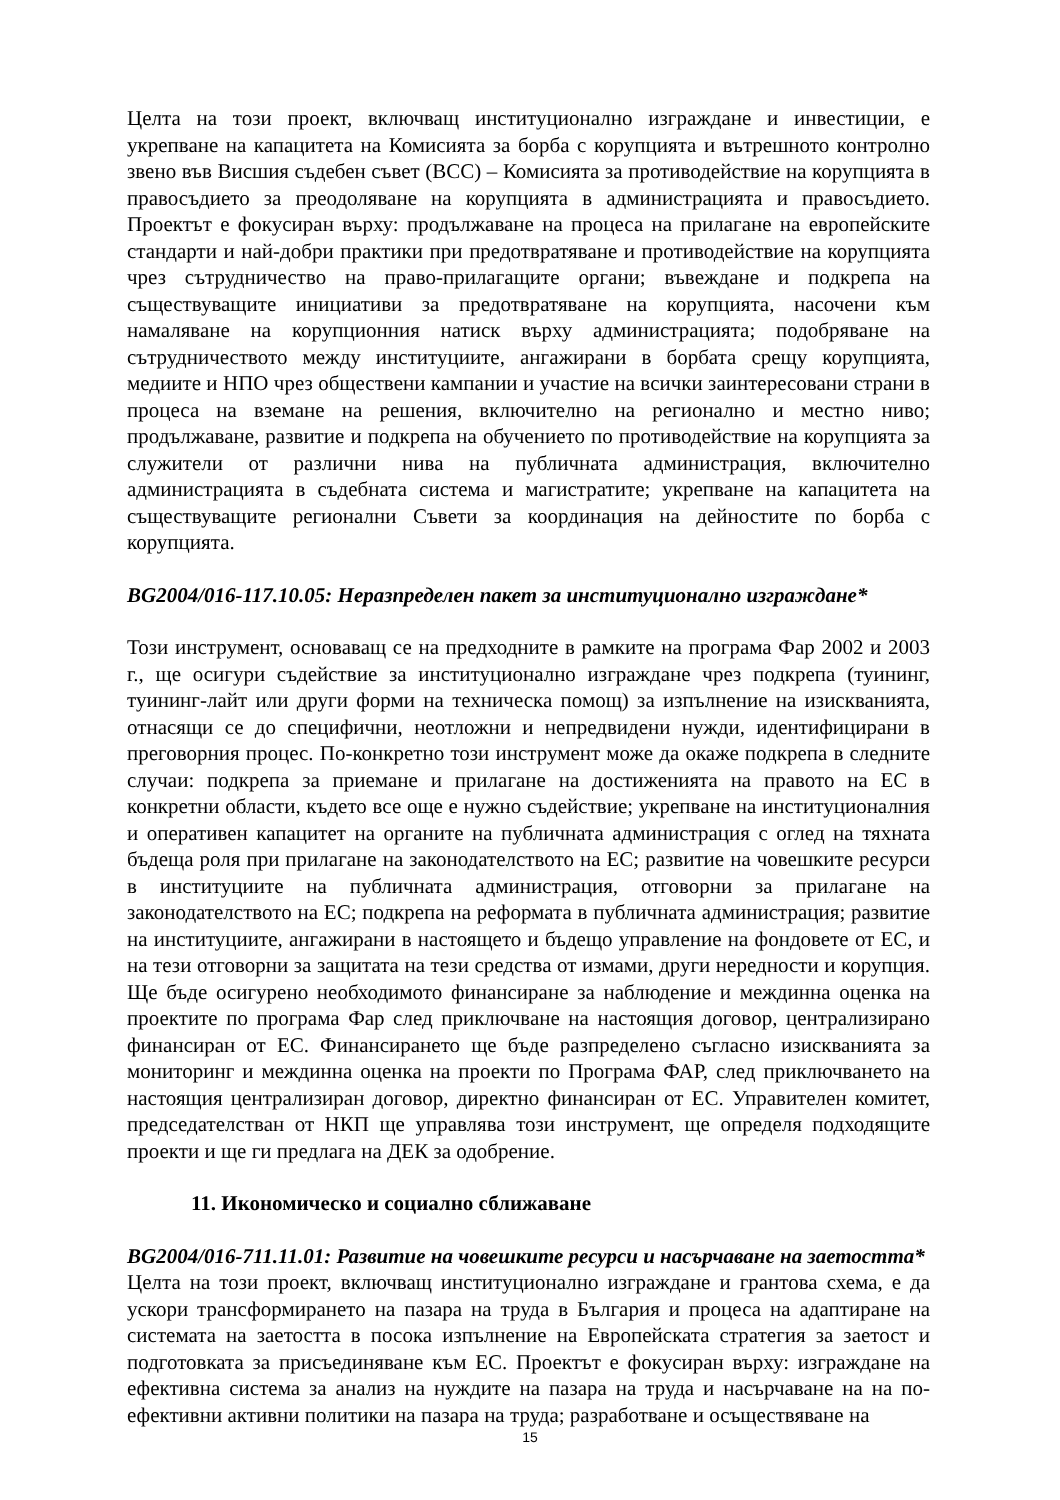Целта на този проект, включващ институционално изграждане и инвестиции, е укрепване на капацитета на Комисията за борба с корупцията и вътрешното контролно звено във Висшия съдебен съвет (ВСС) – Комисията за противодействие на корупцията в правосъдието за преодоляване на корупцията в администрацията и правосъдието. Проектът е фокусиран върху: продължаване на процеса на прилагане на европейските стандарти и най-добри практики при предотвратяване и противодействие на корупцията чрез сътрудничество на право-прилагащите органи; въвеждане и подкрепа на съществуващите инициативи за предотвратяване на корупцията, насочени към намаляване на корупционния натиск върху администрацията; подобряване на сътрудничеството между институциите, ангажирани в борбата срещу корупцията, медиите и НПО чрез обществени кампании и участие на всички заинтересовани страни в процеса на вземане на решения, включително на регионално и местно ниво; продължаване, развитие и подкрепа на обучението по противодействие на корупцията за служители от различни нива на публичната администрация, включително администрацията в съдебната система и магистратите; укрепване на капацитета на съществуващите регионални Съвети за координация на дейностите по борба с корупцията.
BG2004/016-117.10.05: Неразпределен пакет за институционално изграждане*
Този инструмент, основаващ се на предходните в рамките на програма Фар 2002 и 2003 г., ще осигури съдействие за институционално изграждане чрез подкрепа (туининг, туининг-лайт или други форми на техническа помощ) за изпълнение на изискванията, отнасящи се до специфични, неотложни и непредвидени нужди, идентифицирани в преговорния процес. По-конкретно този инструмент може да окаже подкрепа в следните случаи: подкрепа за приемане и прилагане на достиженията на правото на ЕС в конкретни области, където все още е нужно съдействие; укрепване на институционалния и оперативен капацитет на органите на публичната администрация с оглед на тяхната бъдеща роля при прилагане на законодателството на ЕС; развитие на човешките ресурси в институциите на публичната администрация, отговорни за прилагане на законодателството на ЕС; подкрепа на реформата в публичната администрация; развитие на институциите, ангажирани в настоящето и бъдещо управление на фондовете от ЕС, и на тези отговорни за защитата на тези средства от измами, други нередности и корупция. Ще бъде осигурено необходимото финансиране за наблюдение и междинна оценка на проектите по програма Фар след приключване на настоящия договор, централизирано финансиран от ЕС. Финансирането ще бъде разпределено съгласно изискванията за мониторинг и междинна оценка на проекти по Програма ФАР, след приключването на настоящия централизиран договор, директно финансиран от ЕС. Управителен комитет, председателстван от НКП ще управлява този инструмент, ще определя подходящите проекти и ще ги предлага на ДЕК за одобрение.
11. Икономическо и социално сближаване
BG2004/016-711.11.01: Развитие на човешките ресурси и насърчаване на заетостта*
Целта на този проект, включващ институционално изграждане и грантова схема, е да ускори трансформирането на пазара на труда в България и процеса на адаптиране на системата на заетостта в посока изпълнение на Европейската стратегия за заетост и подготовката за присъединяване към ЕС. Проектът е фокусиран върху: изграждане на ефективна система за анализ на нуждите на пазара на труда и насърчаване на на по-ефективни активни политики на пазара на труда; разработване и осъществяване на
15